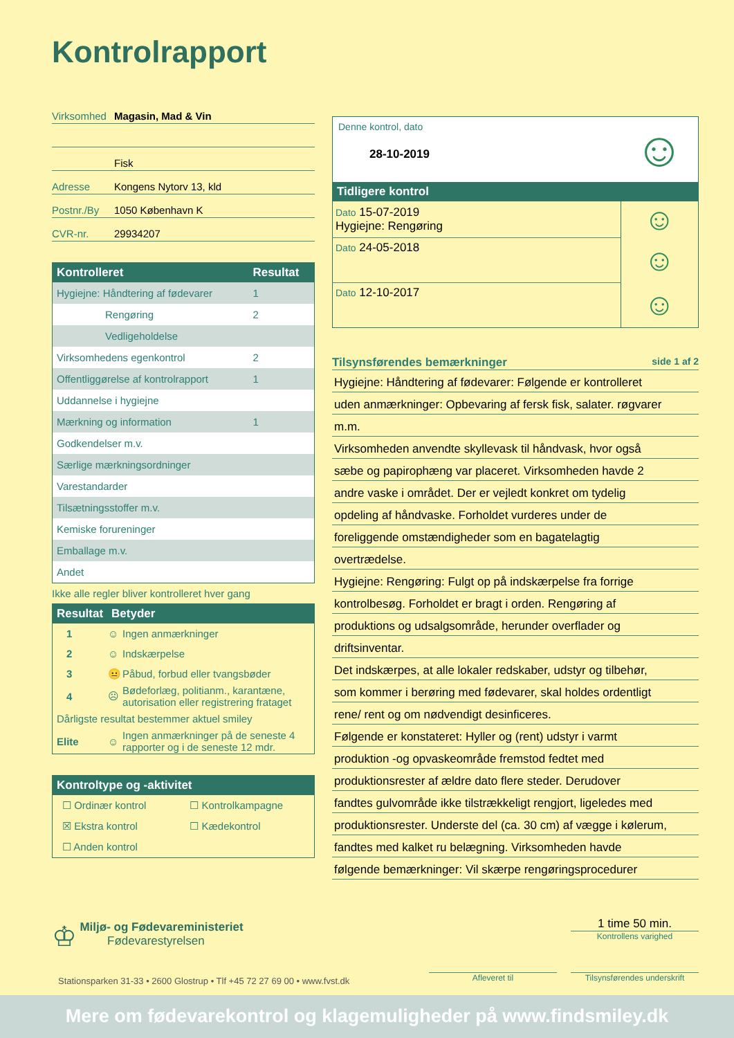Kontrolrapport
Virksomhed Magasin, Mad & Vin
Fisk
Adresse Kongens Nytorv 13, kld
Postnr./By 1050 København K
CVR-nr. 29934207
| Kontrolleret | Resultat |
| --- | --- |
| Hygiejne: Håndtering af fødevarer | 1 |
| Rengøring | 2 |
| Vedligeholdelse | |
| Virksomhedens egenkontrol | 2 |
| Offentliggørelse af kontrolrapport | 1 |
| Uddannelse i hygiejne | |
| Mærkning og information | 1 |
| Godkendelser m.v. | |
| Særlige mærkningsordninger | |
| Varestandarder | |
| Tilsætningsstoffer m.v. | |
| Kemiske forureninger | |
| Emballage m.v. | |
| Andet | |
Ikke alle regler bliver kontrolleret hver gang
| Resultat | Betyder | |
| --- | --- | --- |
| 1 | ☺ | Ingen anmærkninger |
| 2 | ☺ | Indskærpelse |
| 3 | 😐 | Påbud, forbud eller tvangsbøder |
| 4 | ☹ | Bødeforlæg, politianm., karantæne, autorisation eller registrering frataget |
| Dårligste resultat bestemmer aktuel smiley | | |
| Elite | ☺ | Ingen anmærkninger på de seneste 4 rapporter og i de seneste 12 mdr. |
| Kontroltype og -aktivitet | |
| --- | --- |
| ☐ Ordinær kontrol | ☐ Kontrolkampagne |
| ☒ Ekstra kontrol | ☐ Kædekontrol |
| ☐ Anden kontrol | |
| Denne kontrol, dato 28-10-2019 | ☺ |
| Tidligere kontrol | |
| Dato 15-07-2019 Hygiejne: Rengøring | ☺ |
| Dato 24-05-2018 | ☺ |
| Dato 12-10-2017 | ☺ |
Tilsynsførendes bemærkninger side 1 af 2
Hygiejne: Håndtering af fødevarer: Følgende er kontrolleret
uden anmærkninger: Opbevaring af fersk fisk, salater. røgvarer
m.m.
Virksomheden anvendte skyllevask til håndvask, hvor også
sæbe og papirophæng var placeret. Virksomheden havde 2
andre vaske i området. Der er vejledt konkret om tydelig
opdeling af håndvaske. Forholdet vurderes under de
foreliggende omstændigheder som en bagatelagtig
overtrædelse.
Hygiejne: Rengøring: Fulgt op på indskærpelse fra forrige
kontrolbesøg. Forholdet er bragt i orden. Rengøring af
produktions og udsalgsområde, herunder overflader og
driftsinventar.
Det indskærpes, at alle lokaler redskaber, udstyr og tilbehør,
som kommer i berøring med fødevarer, skal holdes ordentligt
rene/ rent og om nødvendigt desinficeres.
Følgende er konstateret: Hyller og (rent) udstyr i varmt
produktion -og opvaskeområde fremstod fedtet med
produktionsrester af ældre dato flere steder. Derudover
fandtes gulvområde ikke tilstrækkeligt rengjort, ligeledes med
produktionsrester. Underste del (ca. 30 cm) af vægge i kølerum,
fandtes med kalket ru belægning. Virksomheden havde
følgende bemærkninger: Vil skærpe rengøringsprocedurer
♔ Miljø- og Fødevareministeriet
Fødevarestyrelsen
1 time 50 min.
Kontrollens varighed
Stationsparken 31-33 • 2600 Glostrup • Tlf +45 72 27 69 00 • www.fvst.dk
Afleveret til
Tilsynsførendes underskrift
Mere om fødevarekontrol og klagemuligheder på www.findsmiley.dk